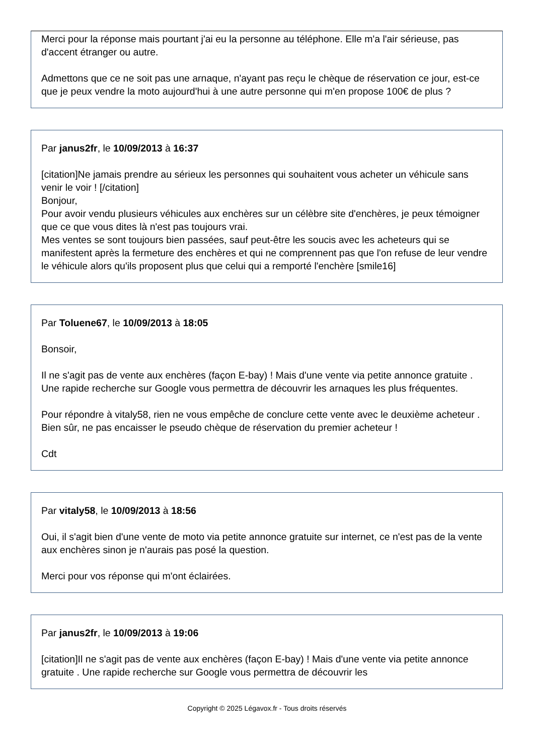Merci pour la réponse mais pourtant j'ai eu la personne au téléphone. Elle m'a l'air sérieuse, pas d'accent étranger ou autre.
Admettons que ce ne soit pas une arnaque, n'ayant pas reçu le chèque de réservation ce jour, est-ce que je peux vendre la moto aujourd'hui à une autre personne qui m'en propose 100€ de plus ?
Par janus2fr, le 10/09/2013 à 16:37
[citation]Ne jamais prendre au sérieux les personnes qui souhaitent vous acheter un véhicule sans venir le voir ! [/citation]
Bonjour,
Pour avoir vendu plusieurs véhicules aux enchères sur un célèbre site d'enchères, je peux témoigner que ce que vous dites là n'est pas toujours vrai.
Mes ventes se sont toujours bien passées, sauf peut-être les soucis avec les acheteurs qui se manifestent après la fermeture des enchères et qui ne comprennent pas que l'on refuse de leur vendre le véhicule alors qu'ils proposent plus que celui qui a remporté l'enchère [smile16]
Par Toluene67, le 10/09/2013 à 18:05
Bonsoir,
Il ne s'agit pas de vente aux enchères (façon E-bay) ! Mais d'une vente via petite annonce gratuite . Une rapide recherche sur Google vous permettra de découvrir les arnaques les plus fréquentes.
Pour répondre à vitaly58, rien ne vous empêche de conclure cette vente avec le deuxième acheteur . Bien sûr, ne pas encaisser le pseudo chèque de réservation du premier acheteur !
Cdt
Par vitaly58, le 10/09/2013 à 18:56
Oui, il s'agit bien d'une vente de moto via petite annonce gratuite sur internet, ce n'est pas de la vente aux enchères sinon je n'aurais pas posé la question.
Merci pour vos réponse qui m'ont éclairées.
Par janus2fr, le 10/09/2013 à 19:06
[citation]Il ne s'agit pas de vente aux enchères (façon E-bay) ! Mais d'une vente via petite annonce gratuite . Une rapide recherche sur Google vous permettra de découvrir les
Copyright © 2025 Légavox.fr - Tous droits réservés